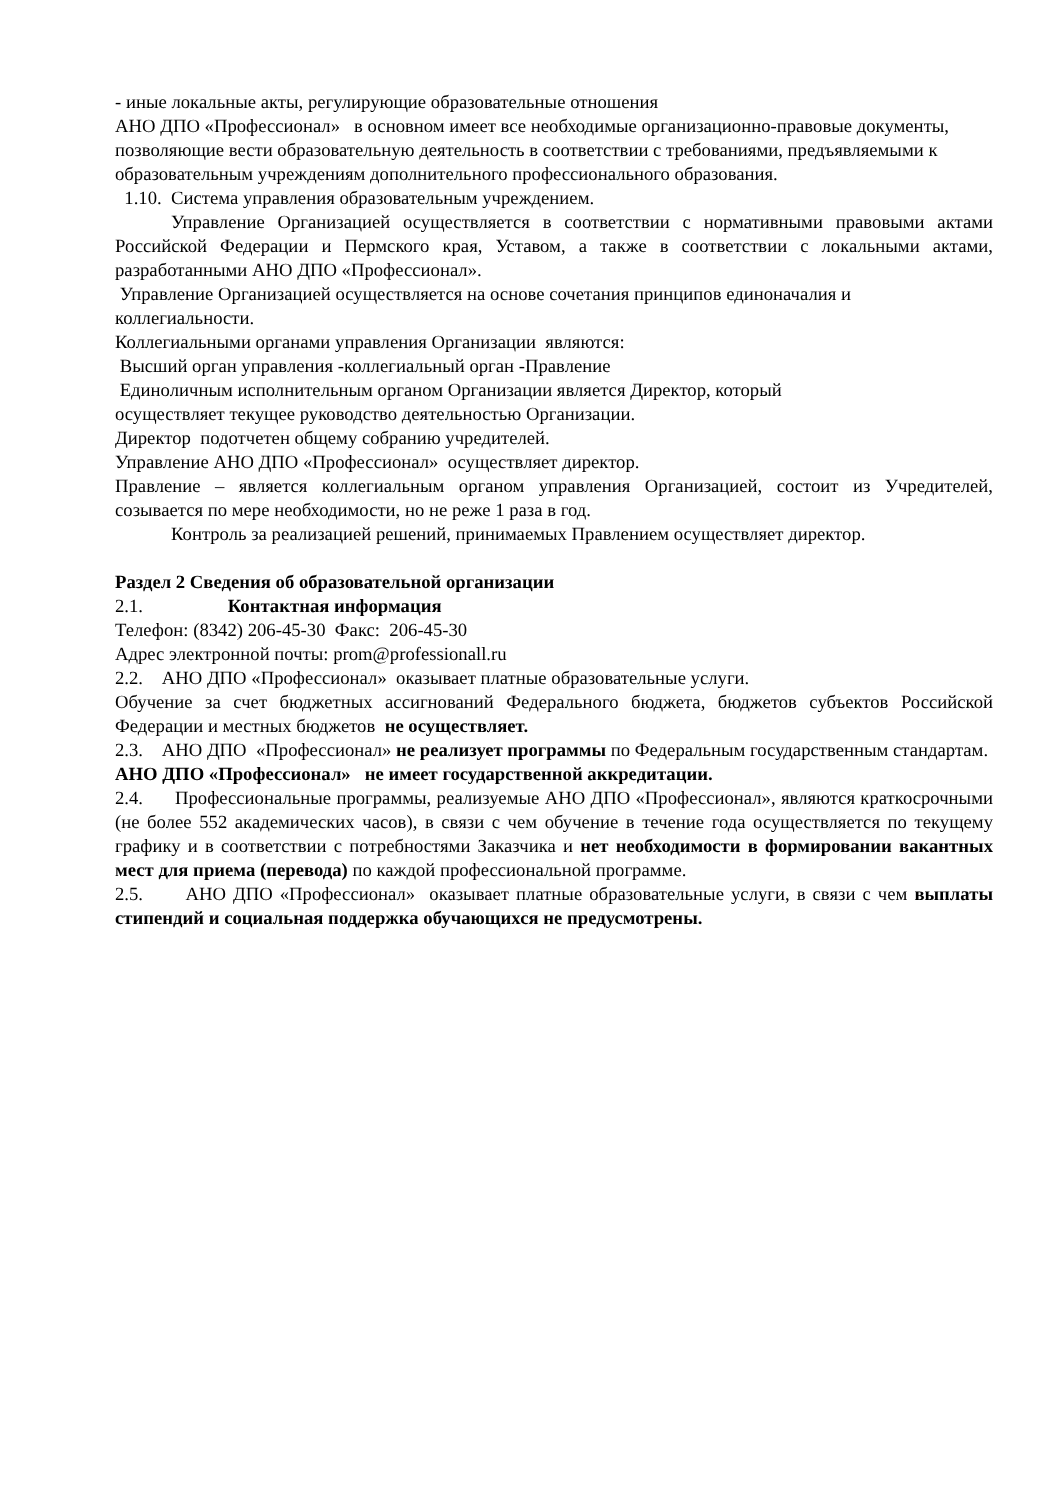- иные локальные акты, регулирующие образовательные отношения
АНО ДПО «Профессионал» в основном имеет все необходимые организационно-правовые документы, позволяющие вести образовательную деятельность в соответствии с требованиями, предъявляемыми к образовательным учреждениям дополнительного профессионального образования.
1.10. Система управления образовательным учреждением.
Управление Организацией осуществляется в соответствии с нормативными правовыми актами Российской Федерации и Пермского края, Уставом, а также в соответствии с локальными актами, разработанными АНО ДПО «Профессионал».
Управление Организацией осуществляется на основе сочетания принципов единоначалия и коллегиальности.
Коллегиальными органами управления Организации являются:
Высший орган управления -коллегиальный орган -Правление
Единоличным исполнительным органом Организации является Директор, который
осуществляет текущее руководство деятельностью Организации.
Директор подотчетен общему собранию учредителей.
Управление АНО ДПО «Профессионал» осуществляет директор.
Правление – является коллегиальным органом управления Организацией, состоит из Учредителей, созывается по мере необходимости, но не реже 1 раза в год.
Контроль за реализацией решений, принимаемых Правлением осуществляет директор.
Раздел 2 Сведения об образовательной организации
2.1. Контактная информация
Телефон: (8342) 206-45-30 Факс: 206-45-30
Адрес электронной почты: prom@professionall.ru
2.2. АНО ДПО «Профессионал» оказывает платные образовательные услуги.
Обучение за счет бюджетных ассигнований Федерального бюджета, бюджетов субъектов Российской Федерации и местных бюджетов не осуществляет.
2.3. АНО ДПО «Профессионал» не реализует программы по Федеральным государственным стандартам.
АНО ДПО «Профессионал» не имеет государственной аккредитации.
2.4. Профессиональные программы, реализуемые АНО ДПО «Профессионал», являются краткосрочными (не более 552 академических часов), в связи с чем обучение в течение года осуществляется по текущему графику и в соответствии с потребностями Заказчика и нет необходимости в формировании вакантных мест для приема (перевода) по каждой профессиональной программе.
2.5. АНО ДПО «Профессионал» оказывает платные образовательные услуги, в связи с чем выплаты стипендий и социальная поддержка обучающихся не предусмотрены.